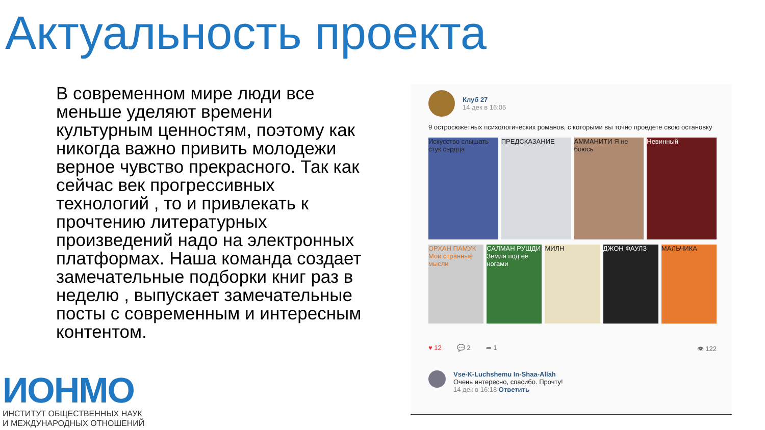Актуальность проекта
В современном мире люди все меньше уделяют времени культурным ценностям, поэтому как никогда важно привить молодежи верное чувство прекрасного. Так как сейчас век прогрессивных технологий , то и привлекать к прочтению литературных произведений надо на электронных платформах. Наша команда создает замечательные подборки книг раз в неделю , выпускает замечательные посты с современным и интересным контентом.
ИОНМО
ИНСТИТУТ ОБЩЕСТВЕННЫХ НАУК
И МЕЖДУНАРОДНЫХ ОТНОШЕНИЙ
Клуб 27
14 дек в 16:05
9 остросюжетных психологических романов, с которыми вы точно проедете свою остановку
Искусство слышать стук сердца ПРЕДСКАЗАНИЕ АММАНИТИ Я не боюсь Невинный
ОРХАН ПАМУК Мои странные мысли САЛМАН РУШДИ Земля под ее ногами
МИЛН ДЖОН ФАУЛЗ МАЛЬЧИКА
♥ 12 💬 2 ➦ 1 👁 122
Vse-K-Luchshemu In-Shaa-Allah
Очень интересно, спасибо. Прочту!
14 дек в 16:18 Ответить